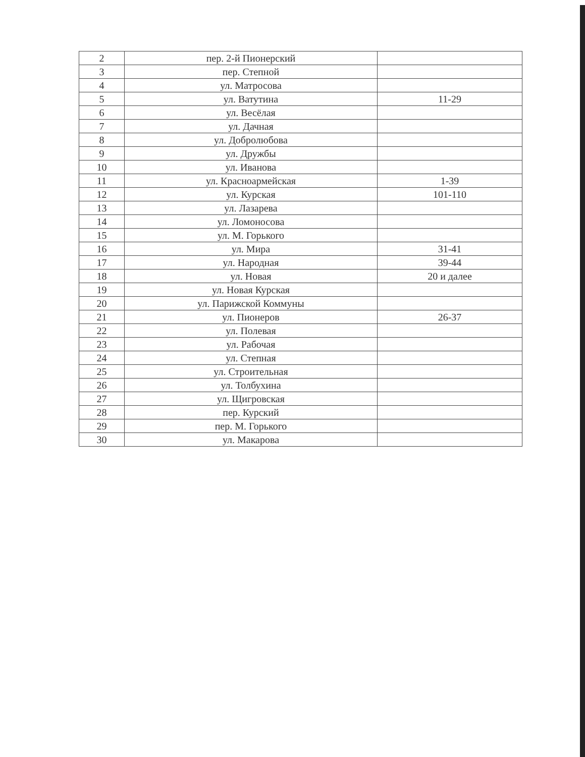| 2 | пер. 2-й Пионерский | |
| 3 | пер. Степной | |
| 4 | ул. Матросова | |
| 5 | ул. Ватутина | 11-29 |
| 6 | ул. Весёлая | |
| 7 | ул. Дачная | |
| 8 | ул. Добролюбова | |
| 9 | ул. Дружбы | |
| 10 | ул. Иванова | |
| 11 | ул. Красноармейская | 1-39 |
| 12 | ул. Курская | 101-110 |
| 13 | ул. Лазарева | |
| 14 | ул. Ломоносова | |
| 15 | ул. М. Горького | |
| 16 | ул. Мира | 31-41 |
| 17 | ул. Народная | 39-44 |
| 18 | ул. Новая | 20 и далее |
| 19 | ул. Новая Курская | |
| 20 | ул. Парижской Коммуны | |
| 21 | ул. Пионеров | 26-37 |
| 22 | ул. Полевая | |
| 23 | ул. Рабочая | |
| 24 | ул. Степная | |
| 25 | ул. Строительная | |
| 26 | ул. Толбухина | |
| 27 | ул. Щигровская | |
| 28 | пер. Курский | |
| 29 | пер. М. Горького | |
| 30 | ул. Макарова | |